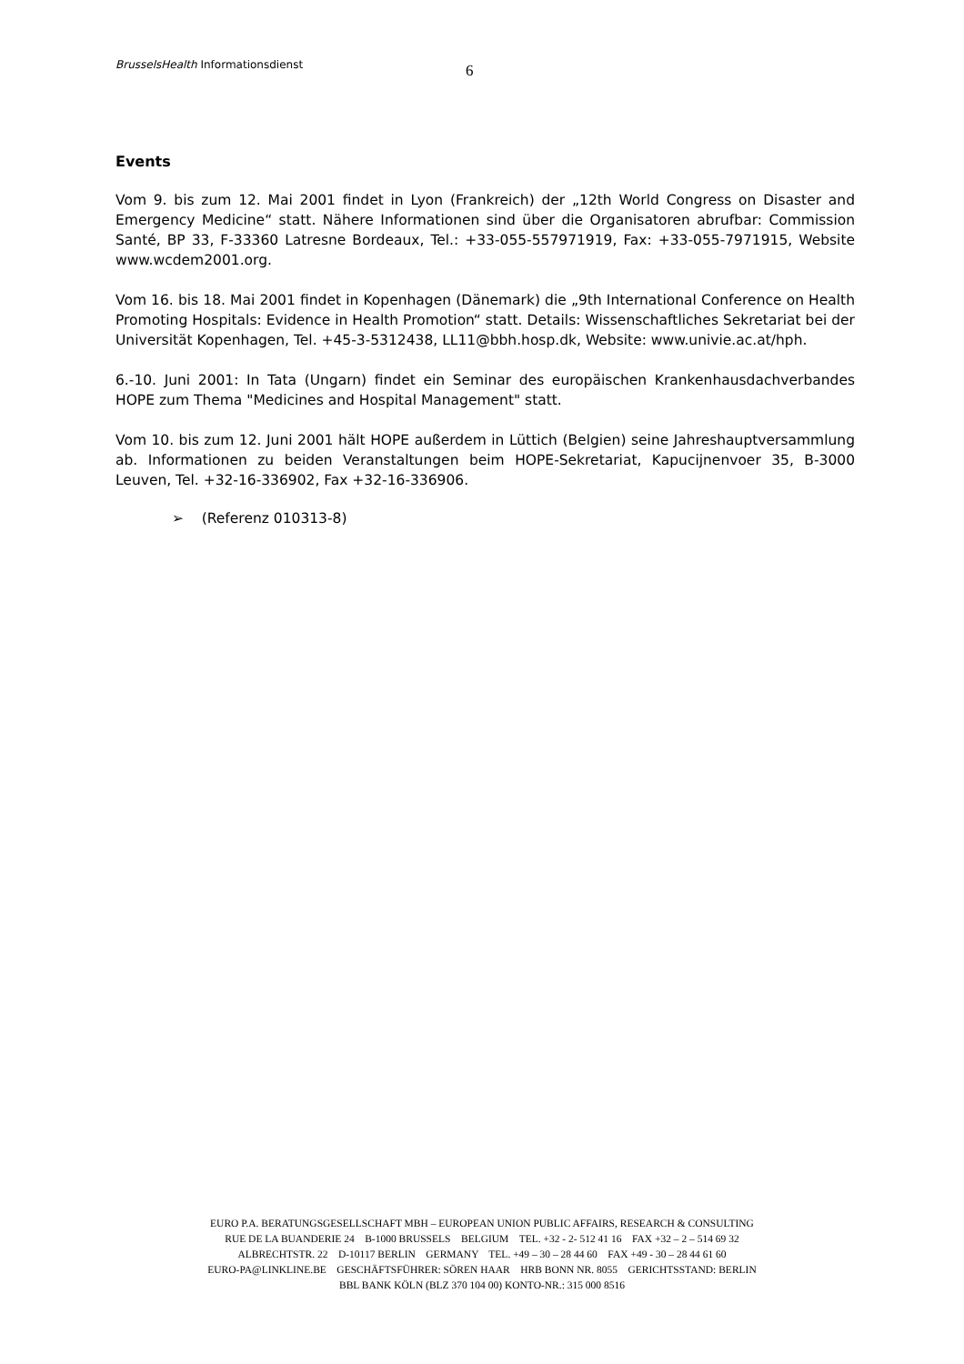BrusselsHealth Informationsdienst
6
Events
Vom 9. bis zum 12. Mai 2001 findet in Lyon (Frankreich) der „12th World Congress on Disaster and Emergency Medicine“ statt. Nähere Informationen sind über die Organisatoren abrufbar: Commission Santé, BP 33, F-33360 Latresne Bordeaux, Tel.: +33-055-557971919, Fax: +33-055-7971915, Website www.wcdem2001.org.
Vom 16. bis 18. Mai 2001 findet in Kopenhagen (Dänemark) die „9th International Conference on Health Promoting Hospitals: Evidence in Health Promotion“ statt. Details: Wissenschaftliches Sekretariat bei der Universität Kopenhagen, Tel. +45-3-5312438, LL11@bbh.hosp.dk, Website: www.univie.ac.at/hph.
6.-10. Juni 2001: In Tata (Ungarn) findet ein Seminar des europäischen Krankenhausdachverbandes HOPE zum Thema "Medicines and Hospital Management" statt.
Vom 10. bis zum 12. Juni 2001 hält HOPE außerdem in Lüttich (Belgien) seine Jahreshauptversammlung ab. Informationen zu beiden Veranstaltungen beim HOPE-Sekretariat, Kapucijnenvoer 35, B-3000 Leuven, Tel. +32-16-336902, Fax +32-16-336906.
➢ (Referenz 010313-8)
EURO P.A. BERATUNGSGESELLSCHAFT MBH – EUROPEAN UNION PUBLIC AFFAIRS, RESEARCH & CONSULTING
RUE DE LA BUANDERIE 24 B-1000 BRUSSELS BELGIUM TEL. +32 - 2- 512 41 16 FAX +32 – 2 – 514 69 32
ALBRECHTSTR. 22 D-10117 BERLIN GERMANY TEL. +49 – 30 – 28 44 60 FAX +49 - 30 – 28 44 61 60
EURO-PA@LINKLINE.BE GESCHÄFTSFÜHRER: SÖREN HAAR HRB BONN NR. 8055 GERICHTSSTAND: BERLIN
BBL BANK KÖLN (BLZ 370 104 00) KONTO-NR.: 315 000 8516